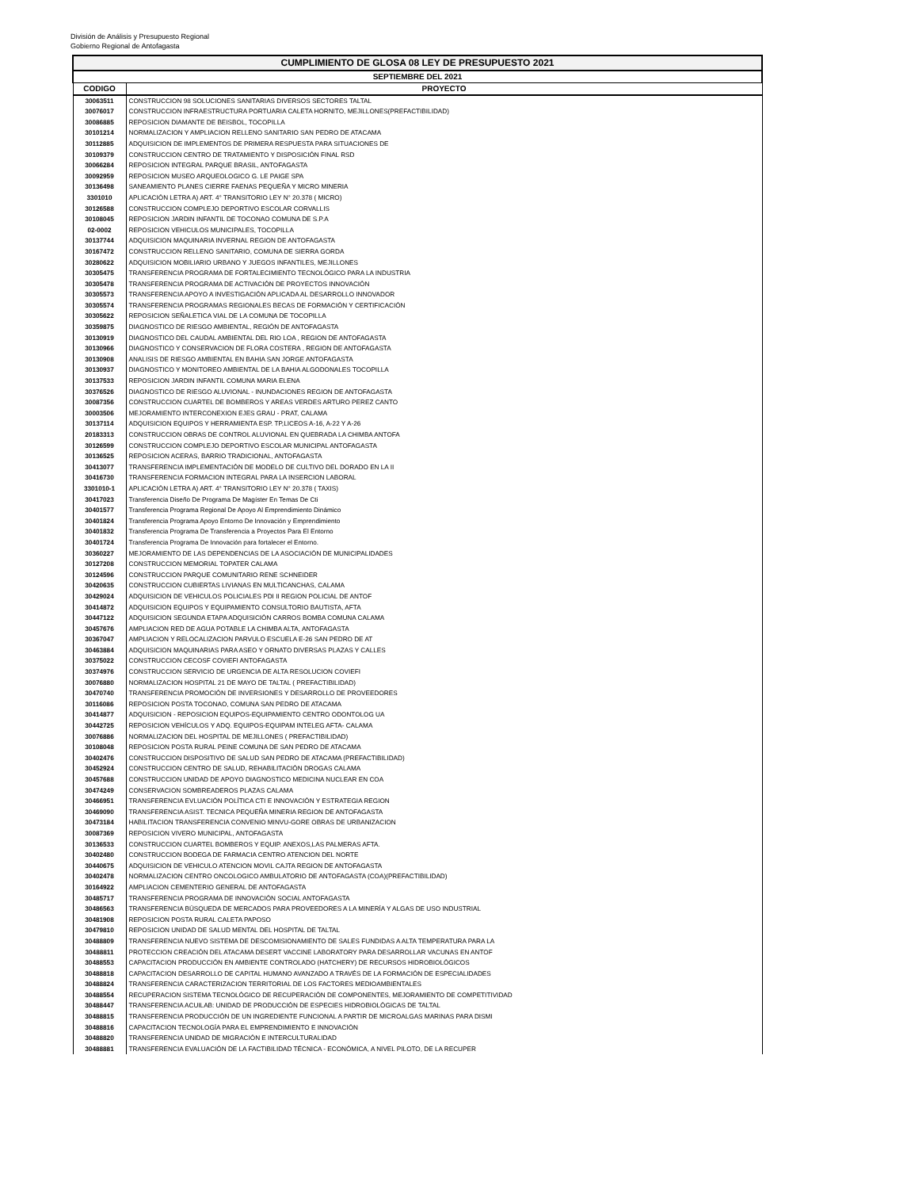División de Análisis y Presupuesto Regional
Gobierno Regional de Antofagasta
| CUMPLIMIENTO DE GLOSA 08 LEY DE PRESUPUESTO 2021 | |
| SEPTIEMBRE DEL 2021 | |
| CODIGO | PROYECTO |
| 30063511 | CONSTRUCCION 98 SOLUCIONES SANITARIAS DIVERSOS SECTORES TALTAL |
| 30076017 | CONSTRUCCION INFRAESTRUCTURA PORTUARIA CALETA HORNITO, MEJILLONES(PREFACTIBILIDAD) |
| 30086885 | REPOSICION DIAMANTE DE BEISBOL, TOCOPILLA |
| 30101214 | NORMALIZACION Y AMPLIACION RELLENO SANITARIO SAN PEDRO DE ATACAMA |
| 30112885 | ADQUISICION DE IMPLEMENTOS DE PRIMERA RESPUESTA PARA SITUACIONES DE |
| 30109379 | CONSTRUCCION CENTRO DE TRATAMIENTO Y DISPOSICIÓN FINAL RSD |
| 30066284 | REPOSICION INTEGRAL PARQUE BRASIL, ANTOFAGASTA |
| 30092959 | REPOSICION MUSEO ARQUEOLOGICO G. LE PAIGE SPA |
| 30136498 | SANEAMIENTO PLANES CIERRE FAENAS PEQUEÑA Y MICRO MINERIA |
| 3301010 | APLICACIÓN LETRA A) ART. 4° TRANSITORIO LEY N° 20.378 ( MICRO) |
| 30126588 | CONSTRUCCION COMPLEJO DEPORTIVO ESCOLAR CORVALLIS |
| 30108045 | REPOSICION JARDIN INFANTIL DE TOCONAO COMUNA DE S.P.A |
| 02-0002 | REPOSICION VEHICULOS MUNICIPALES, TOCOPILLA |
| 30137744 | ADQUISICION MAQUINARIA INVERNAL REGION DE ANTOFAGASTA |
| 30167472 | CONSTRUCCION RELLENO SANITARIO, COMUNA DE SIERRA GORDA |
| 30280622 | ADQUISICION MOBILIARIO URBANO Y JUEGOS INFANTILES, MEJILLONES |
| 30305475 | TRANSFERENCIA PROGRAMA DE FORTALECIMIENTO TECNOLÓGICO PARA LA INDUSTRIA |
| 30305478 | TRANSFERENCIA PROGRAMA DE ACTIVACIÓN DE PROYECTOS INNOVACIÓN |
| 30305573 | TRANSFERENCIA APOYO A INVESTIGACIÓN APLICADA AL DESARROLLO INNOVADOR |
| 30305574 | TRANSFERENCIA PROGRAMAS REGIONALES BECAS DE FORMACIÓN Y CERTIFICACIÓN |
| 30305622 | REPOSICION SEÑALETICA VIAL DE LA COMUNA DE TOCOPILLA |
| 30359875 | DIAGNOSTICO DE RIESGO AMBIENTAL, REGIÓN DE ANTOFAGASTA |
| 30130919 | DIAGNOSTICO DEL CAUDAL AMBIENTAL DEL RIO LOA , REGION DE ANTOFAGASTA |
| 30130966 | DIAGNOSTICO Y CONSERVACION DE FLORA COSTERA , REGION DE ANTOFAGASTA |
| 30130908 | ANALISIS DE RIESGO AMBIENTAL EN BAHIA SAN JORGE ANTOFAGASTA |
| 30130937 | DIAGNOSTICO Y MONITOREO AMBIENTAL DE LA BAHIA ALGODONALES TOCOPILLA |
| 30137533 | REPOSICION JARDIN INFANTIL COMUNA MARIA ELENA |
| 30376526 | DIAGNOSTICO DE RIESGO ALUVIONAL - INUNDACIONES REGION DE ANTOFAGASTA |
| 30087356 | CONSTRUCCION CUARTEL DE BOMBEROS Y AREAS VERDES ARTURO PEREZ CANTO |
| 30003506 | MEJORAMIENTO INTERCONEXION EJES GRAU - PRAT, CALAMA |
| 30137114 | ADQUISICION EQUIPOS Y HERRAMIENTA ESP. TP,LICEOS A-16, A-22 Y A-26 |
| 20183313 | CONSTRUCCION OBRAS DE CONTROL ALUVIONAL EN QUEBRADA LA CHIMBA ANTOFA |
| 30126599 | CONSTRUCCION COMPLEJO DEPORTIVO ESCOLAR MUNICIPAL ANTOFAGASTA |
| 30136525 | REPOSICION ACERAS, BARRIO TRADICIONAL, ANTOFAGASTA |
| 30413077 | TRANSFERENCIA IMPLEMENTACIÓN DE MODELO DE CULTIVO DEL DORADO EN LA II |
| 30416730 | TRANSFERENCIA FORMACION INTEGRAL PARA LA INSERCION LABORAL |
| 3301010-1 | APLICACIÓN LETRA A) ART. 4° TRANSITORIO LEY N° 20.378 ( TAXIS) |
| 30417023 | Transferencia Diseño De Programa De Magíster En Temas De Cti |
| 30401577 | Transferencia Programa Regional De Apoyo Al Emprendimiento Dinámico |
| 30401824 | Transferencia Programa Apoyo Entorno De Innovación y Emprendimiento |
| 30401832 | Transferencia Programa De Transferencia a Proyectos Para El Entorno |
| 30401724 | Transferencia Programa De Innovación para fortalecer el Entorno. |
| 30360227 | MEJORAMIENTO DE LAS DEPENDENCIAS DE LA ASOCIACIÓN DE MUNICIPALIDADES |
| 30127208 | CONSTRUCCION MEMORIAL TOPATER CALAMA |
| 30124596 | CONSTRUCCION PARQUE COMUNITARIO RENE SCHNEIDER |
| 30420635 | CONSTRUCCION CUBIERTAS LIVIANAS EN MULTICANCHAS, CALAMA |
| 30429024 | ADQUISICION DE VEHICULOS POLICIALES PDI II REGION POLICIAL DE ANTOF |
| 30414872 | ADQUISICION EQUIPOS Y EQUIPAMIENTO CONSULTORIO BAUTISTA, AFTA |
| 30447122 | ADQUISICION SEGUNDA ETAPA ADQUISICIÓN CARROS BOMBA COMUNA CALAMA |
| 30457676 | AMPLIACION RED DE AGUA POTABLE LA CHIMBA ALTA, ANTOFAGASTA |
| 30367047 | AMPLIACION Y RELOCALIZACION PARVULO ESCUELA E-26 SAN PEDRO DE AT |
| 30463884 | ADQUISICION MAQUINARIAS PARA ASEO Y ORNATO DIVERSAS PLAZAS Y CALLES |
| 30375022 | CONSTRUCCION CECOSF COVIEFI ANTOFAGASTA |
| 30374976 | CONSTRUCCION SERVICIO DE URGENCIA DE ALTA RESOLUCION COVIEFI |
| 30076880 | NORMALIZACION HOSPITAL 21 DE MAYO DE TALTAL ( PREFACTIBILIDAD) |
| 30470740 | TRANSFERENCIA PROMOCIÓN DE INVERSIONES Y DESARROLLO DE PROVEEDORES |
| 30116086 | REPOSICION POSTA TOCONAO, COMUNA SAN PEDRO DE ATACAMA |
| 30414877 | ADQUISICION - REPOSICION EQUIPOS-EQUIPAMIENTO CENTRO ODONTOLOG UA |
| 30442725 | REPOSICION VEHÍCULOS Y ADQ. EQUIPOS-EQUIPAM INTELEG AFTA- CALAMA |
| 30076886 | NORMALIZACION DEL HOSPITAL DE MEJILLONES ( PREFACTIBILIDAD) |
| 30108048 | REPOSICION POSTA RURAL PEINE COMUNA DE SAN PEDRO DE ATACAMA |
| 30402476 | CONSTRUCCION DISPOSITIVO DE SALUD SAN PEDRO DE ATACAMA (PREFACTIBILIDAD) |
| 30452924 | CONSTRUCCION CENTRO DE SALUD, REHABILITACIÓN DROGAS CALAMA |
| 30457688 | CONSTRUCCION UNIDAD DE APOYO DIAGNOSTICO MEDICINA NUCLEAR EN COA |
| 30474249 | CONSERVACION SOMBREADEROS PLAZAS CALAMA |
| 30466951 | TRANSFERENCIA EVLUACIÓN POLÍTICA CTI E INNOVACIÓN Y ESTRATEGIA REGION |
| 30469090 | TRANSFERENCIA ASIST. TECNICA PEQUEÑA MINERIA REGION DE ANTOFAGASTA |
| 30473184 | HABILITACION TRANSFERENCIA CONVENIO MINVU-GORE OBRAS DE URBANIZACION |
| 30087369 | REPOSICION VIVERO MUNICIPAL, ANTOFAGASTA |
| 30136533 | CONSTRUCCION CUARTEL BOMBEROS Y EQUIP. ANEXOS,LAS PALMERAS AFTA. |
| 30402480 | CONSTRUCCION BODEGA DE FARMACIA CENTRO ATENCION DEL NORTE |
| 30440675 | ADQUISICION DE VEHICULO ATENCION MOVIL CAJTA REGION DE ANTOFAGASTA |
| 30402478 | NORMALIZACION CENTRO ONCOLOGICO AMBULATORIO DE ANTOFAGASTA (COA)(PREFACTIBILIDAD) |
| 30164922 | AMPLIACION CEMENTERIO GENERAL DE ANTOFAGASTA |
| 30485717 | TRANSFERENCIA PROGRAMA DE INNOVACIÓN SOCIAL ANTOFAGASTA |
| 30486563 | TRANSFERENCIA BÚSQUEDA DE MERCADOS PARA PROVEEDORES A LA MINERÍA Y ALGAS DE USO INDUSTRIAL |
| 30481908 | REPOSICION POSTA RURAL CALETA PAPOSO |
| 30479810 | REPOSICION UNIDAD DE SALUD MENTAL DEL HOSPITAL DE TALTAL |
| 30488809 | TRANSFERENCIA NUEVO SISTEMA DE DESCOMISIONAMIENTO DE SALES FUNDIDAS A ALTA TEMPERATURA PARA LA |
| 30488811 | PROTECCION CREACIÓN DEL ATACAMA DESERT VACCINE LABORATORY PARA DESARROLLAR VACUNAS EN ANTOF |
| 30488553 | CAPACITACION PRODUCCIÓN EN AMBIENTE CONTROLADO (HATCHERY) DE RECURSOS HIDROBIOLÓGICOS |
| 30488818 | CAPACITACION DESARROLLO DE CAPITAL HUMANO AVANZADO A TRAVÉS DE LA FORMACIÓN DE ESPECIALIDADES |
| 30488824 | TRANSFERENCIA CARACTERIZACION TERRITORIAL DE LOS FACTORES MEDIOAMBIENTALES |
| 30488554 | RECUPERACION SISTEMA TECNOLÓGICO DE RECUPERACIÓN DE COMPONENTES, MEJORAMIENTO DE COMPETITIVIDAD |
| 30488447 | TRANSFERENCIA ACUILAB: UNIDAD DE PRODUCCIÓN DE ESPECIES HIDROBIOLÓGICAS DE TALTAL |
| 30488815 | TRANSFERENCIA PRODUCCIÓN DE UN INGREDIENTE FUNCIONAL A PARTIR DE MICROALGAS MARINAS PARA DISMI |
| 30488816 | CAPACITACION TECNOLOGÍA PARA EL EMPRENDIMIENTO E INNOVACIÓN |
| 30488820 | TRANSFERENCIA UNIDAD DE MIGRACIÓN E INTERCULTURALIDAD |
| 30488881 | TRANSFERENCIA EVALUACIÓN DE LA FACTIBILIDAD TÉCNICA - ECONÓMICA, A NIVEL PILOTO, DE LA RECUPER |